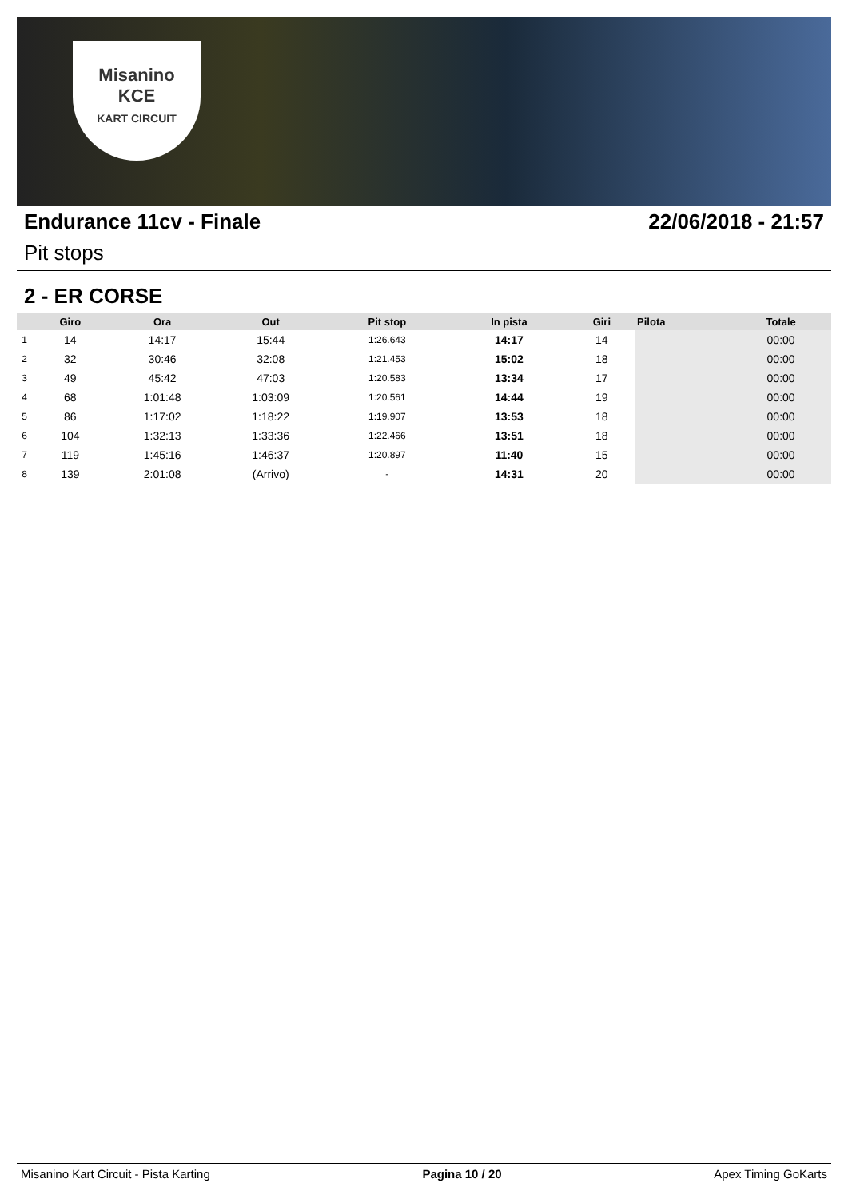Misanino
KCE
KART CIRCUIT
Endurance 11cv - Finale 22/06/2018 - 21:57
Pit stops
2 - ER CORSE
| | Giro | Ora | Out | Pit stop | In pista | Giri | Pilota | Totale |
| --- | --- | --- | --- | --- | --- | --- | --- | --- |
| 1 | 14 | 14:17 | 15:44 | 1:26.643 | 14:17 | 14 | | 00:00 |
| 2 | 32 | 30:46 | 32:08 | 1:21.453 | 15:02 | 18 | | 00:00 |
| 3 | 49 | 45:42 | 47:03 | 1:20.583 | 13:34 | 17 | | 00:00 |
| 4 | 68 | 1:01:48 | 1:03:09 | 1:20.561 | 14:44 | 19 | | 00:00 |
| 5 | 86 | 1:17:02 | 1:18:22 | 1:19.907 | 13:53 | 18 | | 00:00 |
| 6 | 104 | 1:32:13 | 1:33:36 | 1:22.466 | 13:51 | 18 | | 00:00 |
| 7 | 119 | 1:45:16 | 1:46:37 | 1:20.897 | 11:40 | 15 | | 00:00 |
| 8 | 139 | 2:01:08 | (Arrivo) | - | 14:31 | 20 | | 00:00 |
Misanino Kart Circuit - Pista Karting Pagina 10 / 20 Apex Timing GoKarts